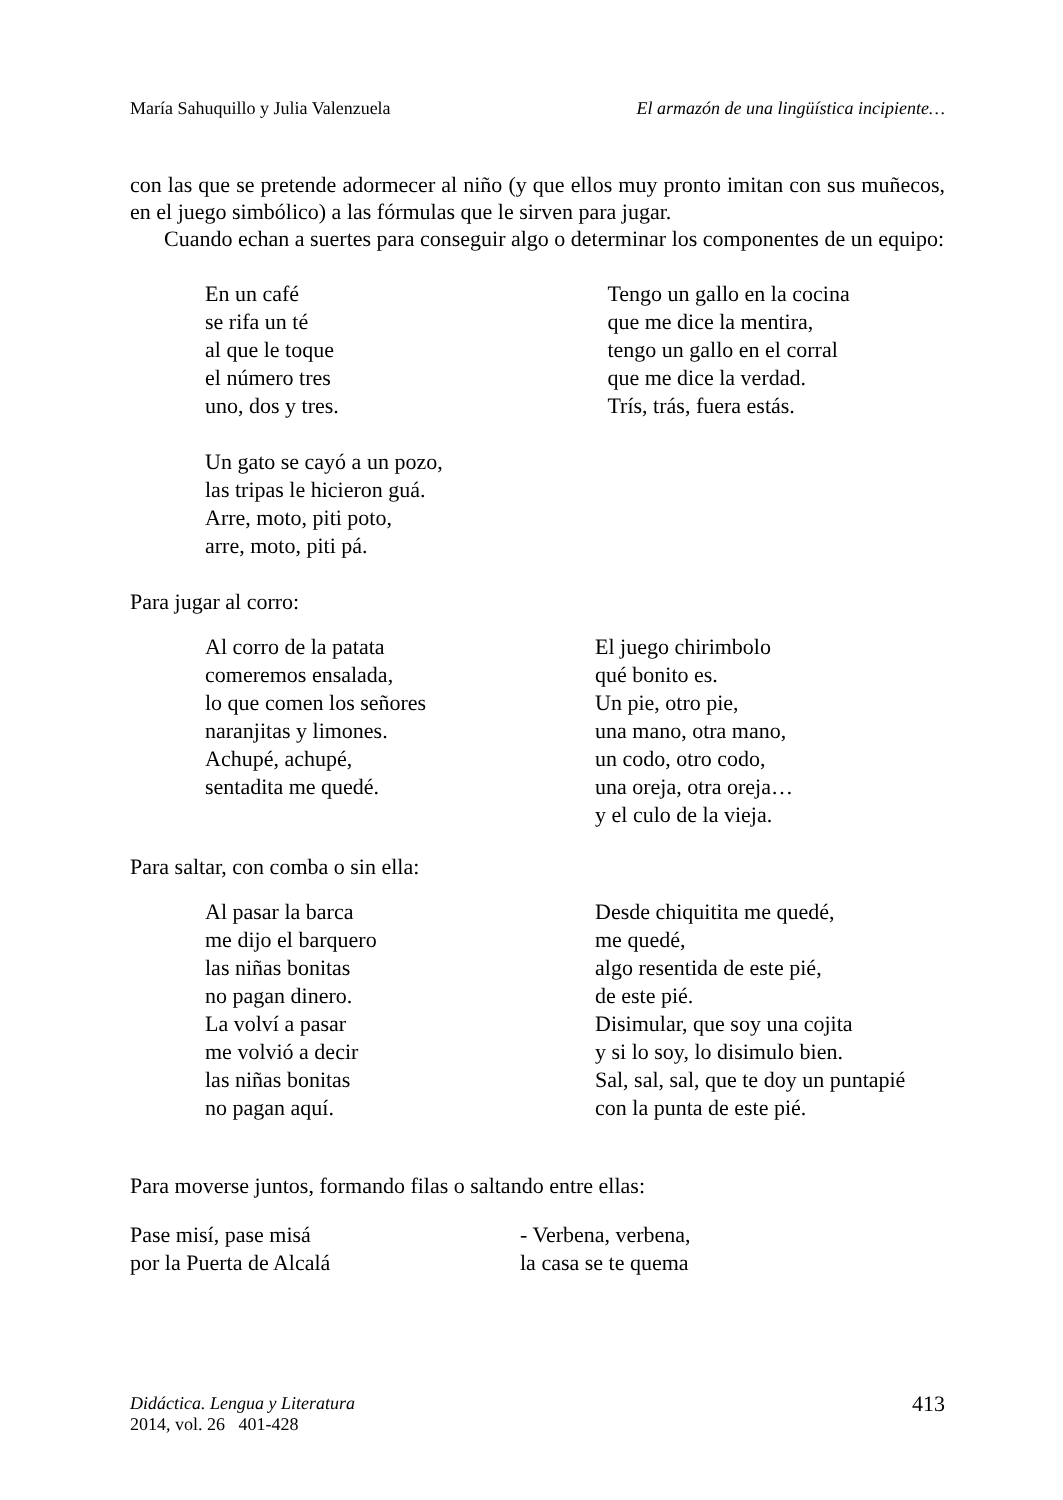María Sahuquillo y Julia Valenzuela El armazón de una lingüística incipiente…
con las que se pretende adormecer al niño (y que ellos muy pronto imitan con sus muñecos, en el juego simbólico) a las fórmulas que le sirven para jugar.
Cuando echan a suertes para conseguir algo o determinar los componentes de un equipo:
En un café se rifa un té al que le toque el número tres uno, dos y tres.
Tengo un gallo en la cocina que me dice la mentira, tengo un gallo en el corral que me dice la verdad. Trís, trás, fuera estás.
Un gato se cayó a un pozo, las tripas le hicieron guá. Arre, moto, piti poto, arre, moto, piti pá.
Para jugar al corro:
Al corro de la patata comeremos ensalada, lo que comen los señores naranjitas y limones. Achupé, achupé, sentadita me quedé.
El juego chirimbolo qué bonito es. Un pie, otro pie, una mano, otra mano, un codo, otro codo, una oreja, otra oreja… y el culo de la vieja.
Para saltar, con comba o sin ella:
Al pasar la barca me dijo el barquero las niñas bonitas no pagan dinero. La volví a pasar me volvió a decir las niñas bonitas no pagan aquí.
Desde chiquitita me quedé, me quedé, algo resentida de este pié, de este pié. Disimular, que soy una cojita y si lo soy, lo disimulo bien. Sal, sal, sal, que te doy un puntapié con la punta de este pié.
Para moverse juntos, formando filas o saltando entre ellas:
Pase misí, pase misá por la Puerta de Alcalá
- Verbena, verbena, la casa se te quema
Didáctica. Lengua y Literatura
2014, vol. 26 401-428
413